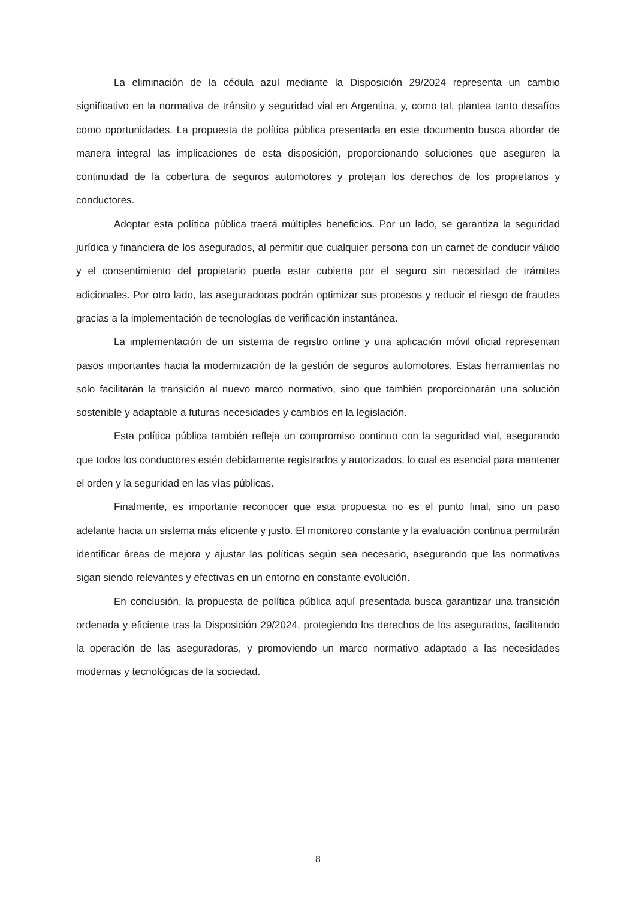La eliminación de la cédula azul mediante la Disposición 29/2024 representa un cambio significativo en la normativa de tránsito y seguridad vial en Argentina, y, como tal, plantea tanto desafíos como oportunidades. La propuesta de política pública presentada en este documento busca abordar de manera integral las implicaciones de esta disposición, proporcionando soluciones que aseguren la continuidad de la cobertura de seguros automotores y protejan los derechos de los propietarios y conductores.
Adoptar esta política pública traerá múltiples beneficios. Por un lado, se garantiza la seguridad jurídica y financiera de los asegurados, al permitir que cualquier persona con un carnet de conducir válido y el consentimiento del propietario pueda estar cubierta por el seguro sin necesidad de trámites adicionales. Por otro lado, las aseguradoras podrán optimizar sus procesos y reducir el riesgo de fraudes gracias a la implementación de tecnologías de verificación instantánea.
La implementación de un sistema de registro online y una aplicación móvil oficial representan pasos importantes hacia la modernización de la gestión de seguros automotores. Estas herramientas no solo facilitarán la transición al nuevo marco normativo, sino que también proporcionarán una solución sostenible y adaptable a futuras necesidades y cambios en la legislación.
Esta política pública también refleja un compromiso continuo con la seguridad vial, asegurando que todos los conductores estén debidamente registrados y autorizados, lo cual es esencial para mantener el orden y la seguridad en las vías públicas.
Finalmente, es importante reconocer que esta propuesta no es el punto final, sino un paso adelante hacia un sistema más eficiente y justo. El monitoreo constante y la evaluación continua permitirán identificar áreas de mejora y ajustar las políticas según sea necesario, asegurando que las normativas sigan siendo relevantes y efectivas en un entorno en constante evolución.
En conclusión, la propuesta de política pública aquí presentada busca garantizar una transición ordenada y eficiente tras la Disposición 29/2024, protegiendo los derechos de los asegurados, facilitando la operación de las aseguradoras, y promoviendo un marco normativo adaptado a las necesidades modernas y tecnológicas de la sociedad.
8